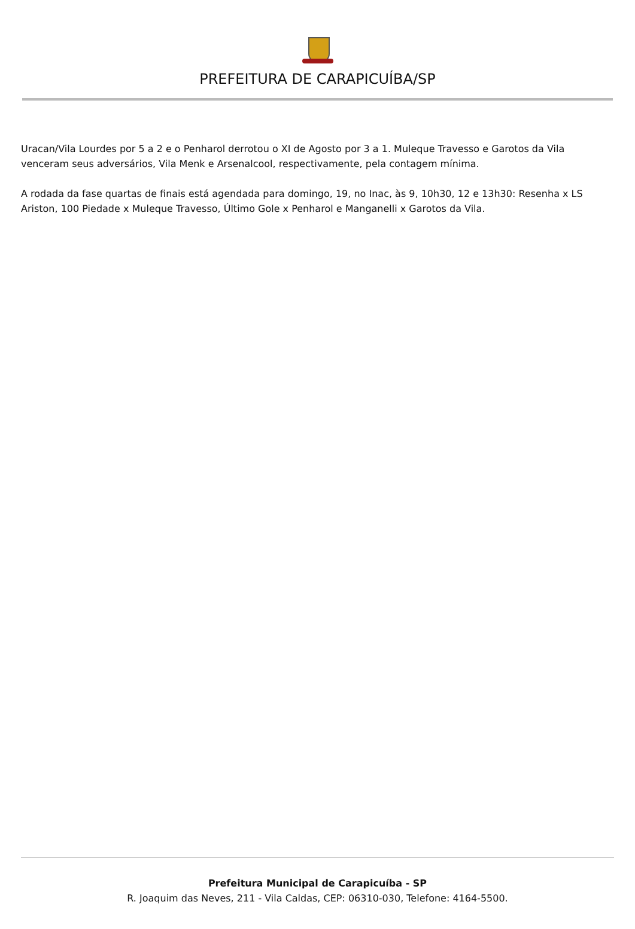PREFEITURA DE CARAPICUÍBA/SP
Uracan/Vila Lourdes por 5 a 2 e o Penharol derrotou o XI de Agosto por 3 a 1. Muleque Travesso e Garotos da Vila venceram seus adversários, Vila Menk e Arsenalcool, respectivamente, pela contagem mínima.
A rodada da fase quartas de finais está agendada para domingo, 19, no Inac, às 9, 10h30, 12 e 13h30: Resenha x LS Ariston, 100 Piedade x Muleque Travesso, Último Gole x Penharol e Manganelli x Garotos da Vila.
Prefeitura Municipal de Carapicuíba - SP
R. Joaquim das Neves, 211 - Vila Caldas, CEP: 06310-030, Telefone: 4164-5500.